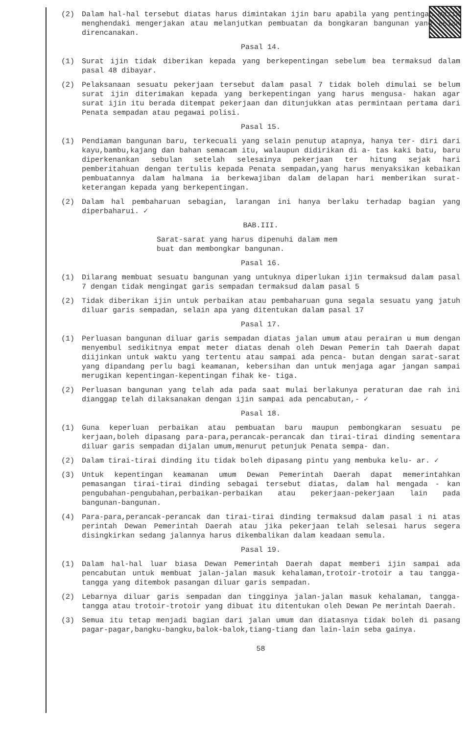(2) Dalam hal-hal tersebut diatas harus dimintakan ijin baru apabila yang pentingan masih menghendaki mengerjakan atau melanjutkan pembuatan da bongkaran bangunan yang telah direncanakan.
Pasal 14.
(1) Surat ijin tidak diberikan kepada yang berkepentingan sebelum bea termaksud dalam pasal 48 dibayar.
(2) Pelaksanaan sesuatu pekerjaan tersebut dalam pasal 7 tidak boleh dimulai se belum surat ijin diterimakan kepada yang berkepentingan yang harus mengusa- hakan agar surat ijin itu berada ditempat pekerjaan dan ditunjukkan atas permintaan pertama dari Penata sempadan atau pegawai polisi.
Pasal 15.
(1) Pendiaman bangunan baru, terkecuali yang selain penutup atapnya, hanya ter- diri dari kayu,bambu,kajang dan bahan semacam itu, walaupun didirikan di a- tas kaki batu, baru diperkenankan sebulan setelah selesainya pekerjaan ter hitung sejak hari pemberitahuan dengan tertulis kepada Penata sempadan,yang harus menyaksikan kebaikan pembuatannya dalam halmana ia berkewajiban dalam delapan hari memberikan surat-keterangan kepada yang berkepentingan.
(2) Dalam hal pembaharuan sebagian, larangan ini hanya berlaku terhadap bagian yang diperbaharui. ✓
BAB.III.
Sarat-sarat yang harus dipenuhi dalam mem
buat dan membongkar bangunan.
Pasal 16.
(1) Dilarang membuat sesuatu bangunan yang untuknya diperlukan ijin termaksud dalam pasal 7 dengan tidak mengingat garis sempadan termaksud dalam pasal 5
(2) Tidak diberikan ijin untuk perbaikan atau pembaharuan guna segala sesuatu yang jatuh diluar garis sempadan, selain apa yang ditentukan dalam pasal 17
Pasal 17.
(1) Perluasan bangunan diluar garis sempadan diatas jalan umum atau perairan u mum dengan menyembul sedikitnya empat meter diatas denah oleh Dewan Pemerin tah Daerah dapat diijinkan untuk waktu yang tertentu atau sampai ada penca- butan dengan sarat-sarat yang dipandang perlu bagi keamanan, kebersihan dan untuk menjaga agar jangan sampai merugikan kepentingan-kepentingan fihak ke- tiga.
(2) Perluasan bangunan yang telah ada pada saat mulai berlakunya peraturan dae rah ini dianggap telah dilaksanakan dengan ijin sampai ada pencabutan,- ✓
Pasal 18.
(1) Guna keperluan perbaikan atau pembuatan baru maupun pembongkaran sesuatu pe kerjaan,boleh dipasang para-para,perancak-perancak dan tirai-tirai dinding sementara diluar garis sempadan dijalan umum,menurut petunjuk Penata sempa- dan.
(2) Dalam tirai-tirai dinding itu tidak boleh dipasang pintu yang membuka kelu- ar. ✓
(3) Untuk kepentingan keamanan umum Dewan Pemerintah Daerah dapat memerintahkan pemasangan tirai-tirai dinding sebagai tersebut diatas, dalam hal mengada - kan pengubahan-pengubahan,perbaikan-perbaikan atau pekerjaan-pekerjaan lain pada bangunan-bangunan.
(4) Para-para,perancak-perancak dan tirai-tirai dinding termaksud dalam pasal i ni atas perintah Dewan Pemerintah Daerah atau jika pekerjaan telah selesai harus segera disingkirkan sedang jalannya harus dikembalikan dalam keadaan semula.
Pasal 19.
(1) Dalam hal-hal luar biasa Dewan Pemerintah Daerah dapat memberi ijin sampai ada pencabutan untuk membuat jalan-jalan masuk kehalaman,trotoir-trotoir a tau tangga-tangga yang ditembok pasangan diluar garis sempadan.
(2) Lebarnya diluar garis sempadan dan tingginya jalan-jalan masuk kehalaman, tangga-tangga atau trotoir-trotoir yang dibuat itu ditentukan oleh Dewan Pe merintah Daerah.
(3) Semua itu tetap menjadi bagian dari jalan umum dan diatasnya tidak boleh di pasang pagar-pagar,bangku-bangku,balok-balok,tiang-tiang dan lain-lain seba gainya.
58